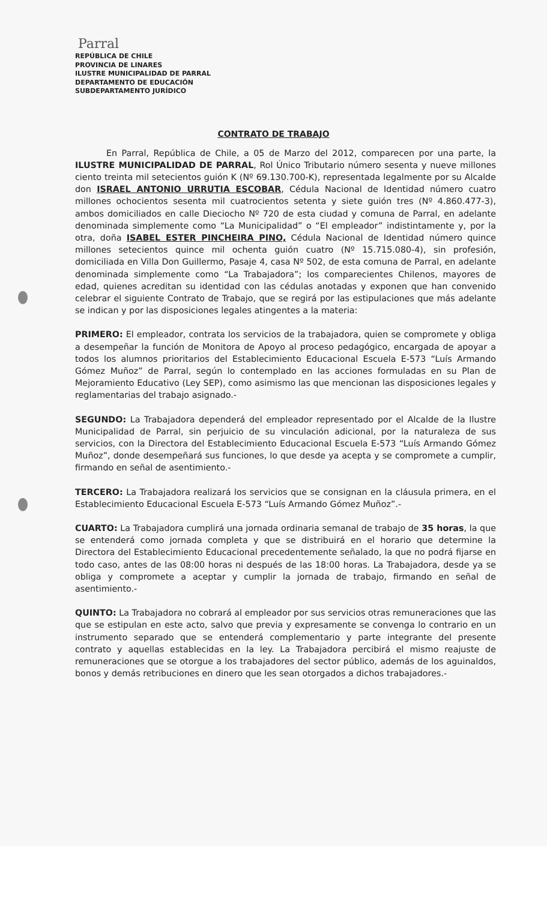Parral
REPÚBLICA DE CHILE
PROVINCIA DE LINARES
ILUSTRE MUNICIPALIDAD DE PARRAL
DEPARTAMENTO DE EDUCACIÓN
SUBDEPARTAMENTO JURÍDICO
CONTRATO DE TRABAJO
En Parral, República de Chile, a 05 de Marzo del 2012, comparecen por una parte, la ILUSTRE MUNICIPALIDAD DE PARRAL, Rol Único Tributario número sesenta y nueve millones ciento treinta mil setecientos guión K (Nº 69.130.700-K), representada legalmente por su Alcalde don ISRAEL ANTONIO URRUTIA ESCOBAR, Cédula Nacional de Identidad número cuatro millones ochocientos sesenta mil cuatrocientos setenta y siete guión tres (Nº 4.860.477-3), ambos domiciliados en calle Dieciocho Nº 720 de esta ciudad y comuna de Parral, en adelante denominada simplemente como “La Municipalidad” o “El empleador” indistintamente y, por la otra, doña ISABEL ESTER PINCHEIRA PINO, Cédula Nacional de Identidad número quince millones setecientos quince mil ochenta guión cuatro (Nº 15.715.080-4), sin profesión, domiciliada en Villa Don Guillermo, Pasaje 4, casa Nº 502, de esta comuna de Parral, en adelante denominada simplemente como “La Trabajadora”; los comparecientes Chilenos, mayores de edad, quienes acreditan su identidad con las cédulas anotadas y exponen que han convenido celebrar el siguiente Contrato de Trabajo, que se regirá por las estipulaciones que más adelante se indican y por las disposiciones legales atingentes a la materia:
PRIMERO: El empleador, contrata los servicios de la trabajadora, quien se compromete y obliga a desempeñar la función de Monitora de Apoyo al proceso pedagógico, encargada de apoyar a todos los alumnos prioritarios del Establecimiento Educacional Escuela E-573 “Luís Armando Gómez Muñoz” de Parral, según lo contemplado en las acciones formuladas en su Plan de Mejoramiento Educativo (Ley SEP), como asimismo las que mencionan las disposiciones legales y reglamentarias del trabajo asignado.-
SEGUNDO: La Trabajadora dependerá del empleador representado por el Alcalde de la Ilustre Municipalidad de Parral, sin perjuicio de su vinculación adicional, por la naturaleza de sus servicios, con la Directora del Establecimiento Educacional Escuela E-573 “Luís Armando Gómez Muñoz”, donde desempeñará sus funciones, lo que desde ya acepta y se compromete a cumplir, firmando en señal de asentimiento.-
TERCERO: La Trabajadora realizará los servicios que se consignan en la cláusula primera, en el Establecimiento Educacional Escuela E-573 “Luís Armando Gómez Muñoz”.-
CUARTO: La Trabajadora cumplirá una jornada ordinaria semanal de trabajo de 35 horas, la que se entenderá como jornada completa y que se distribuirá en el horario que determine la Directora del Establecimiento Educacional precedentemente señalado, la que no podrá fijarse en todo caso, antes de las 08:00 horas ni después de las 18:00 horas. La Trabajadora, desde ya se obliga y compromete a aceptar y cumplir la jornada de trabajo, firmando en señal de asentimiento.-
QUINTO: La Trabajadora no cobrará al empleador por sus servicios otras remuneraciones que las que se estipulan en este acto, salvo que previa y expresamente se convenga lo contrario en un instrumento separado que se entenderá complementario y parte integrante del presente contrato y aquellas establecidas en la ley. La Trabajadora percibirá el mismo reajuste de remuneraciones que se otorgue a los trabajadores del sector público, además de los aguinaldos, bonos y demás retribuciones en dinero que les sean otorgados a dichos trabajadores.-